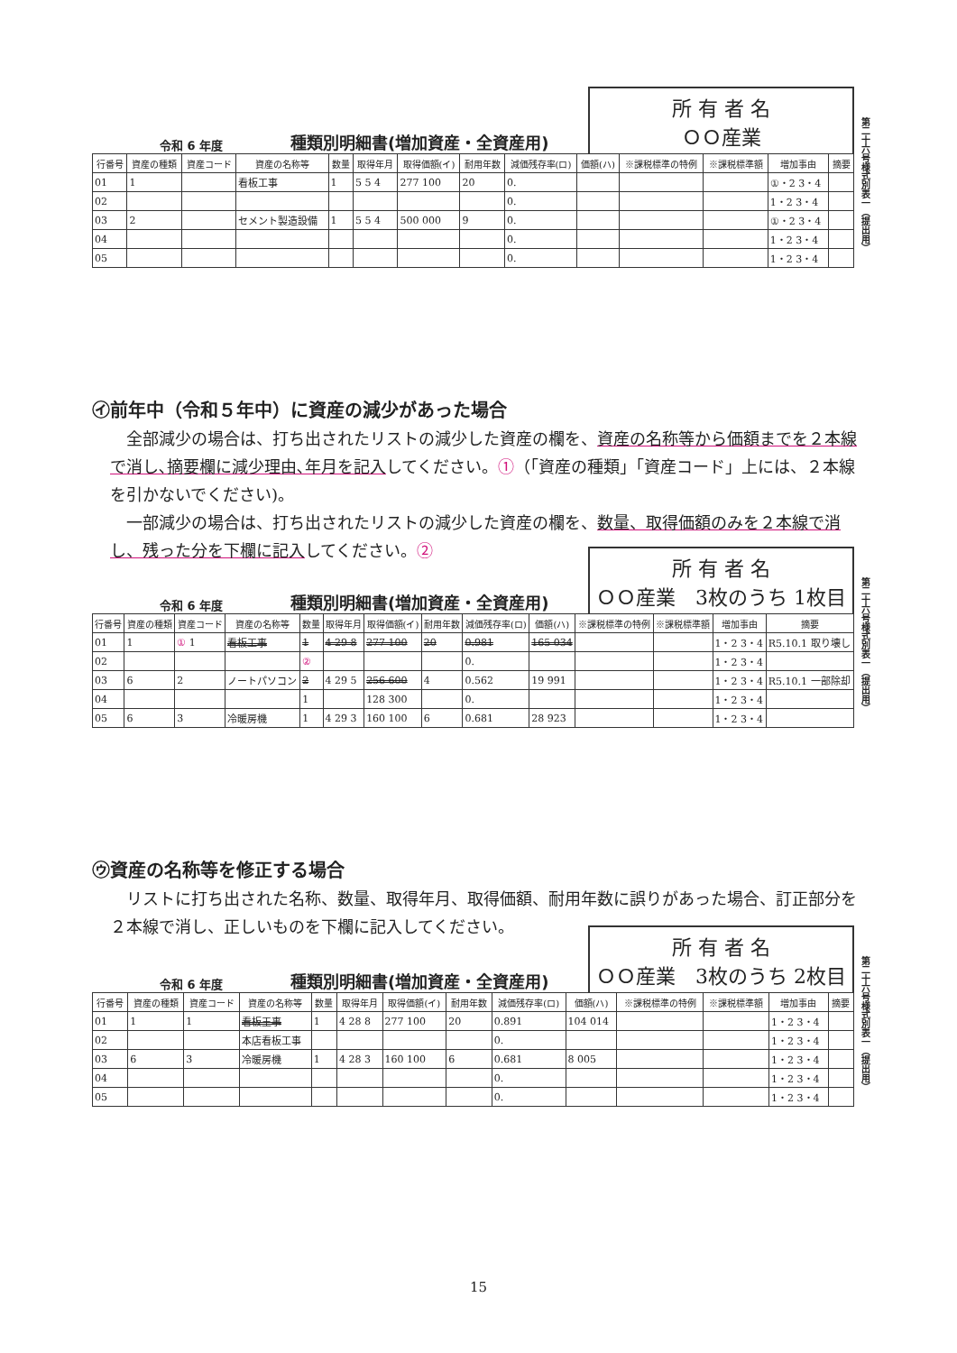第二十六号様式別表一（提出用）
令和 6 年度 種類別明細書(増加資産・全資産用) 所 有 者 名
ＯＯ産業
| 行番号 | 資産の種類 | 資産コード | 資産の名称等 | 数量 | 取得年月 | 取得価額(イ) | 耐用年数 | 減価残存率(ロ) | 価額(ハ) | ※課税標準の特例 | ※課税標準額 | 増加事由 | 摘要 |
| --- | --- | --- | --- | --- | --- | --- | --- | --- | --- | --- | --- | --- | --- |
| 01 | 1 | | 看板工事 | 1 | 5 5 4 | 277 100 | 20 | 0. | | | | ①・2 3・4 | |
| 02 | | | | | | | | 0. | | | | 1・2 3・4 | |
| 03 | 2 | | セメント製造設備 | 1 | 5 5 4 | 500 000 | 9 | 0. | | | | ①・2 3・4 | |
| 04 | | | | | | | | 0. | | | | 1・2 3・4 | |
| 05 | | | | | | | | 0. | | | | 1・2 3・4 | |
㋑前年中（令和５年中）に資産の減少があった場合
全部減少の場合は、打ち出されたリストの減少した資産の欄を、資産の名称等から価額までを２本線で消し､摘要欄に減少理由､年月を記入してください。①（「資産の種類」「資産コード」上には、２本線を引かないでください)。
一部減少の場合は、打ち出されたリストの減少した資産の欄を、数量、取得価額のみを２本線で消し、残った分を下欄に記入してください。②
第二十六号様式別表一（提出用）
令和 6 年度 種類別明細書(増加資産・全資産用) 所 有 者 名
ＯＯ産業　3枚のうち 1枚目
| 行番号 | 資産の種類 | 資産コード | 資産の名称等 | 数量 | 取得年月 | 取得価額(イ) | 耐用年数 | 減価残存率(ロ) | 価額(ハ) | ※課税標準の特例 | ※課税標準額 | 増加事由 | 摘要 |
| --- | --- | --- | --- | --- | --- | --- | --- | --- | --- | --- | --- | --- | --- |
| 01 | 1 | ① 1 | 看板工事 | 1 | 4 29 8 | 277 100 | 20 | 0.981 | 165 034 | | | 1・2 3・4 | R5.10.1 取り壊し |
| 02 | | | | ② | | | | 0. | | | | 1・2 3・4 | |
| 03 | 6 | 2 | ノートパソコン | 2 | 4 29 5 | 256 600 | 4 | 0.562 | 19 991 | | | 1・2 3・4 | R5.10.1 一部除却 |
| 04 | | | | 1 | | 128 300 | | 0. | | | | 1・2 3・4 | |
| 05 | 6 | 3 | 冷暖房機 | 1 | 4 29 3 | 160 100 | 6 | 0.681 | 28 923 | | | 1・2 3・4 | |
㋒資産の名称等を修正する場合
リストに打ち出された名称、数量、取得年月、取得価額、耐用年数に誤りがあった場合、訂正部分を２本線で消し、正しいものを下欄に記入してください。
第二十六号様式別表一（提出用）
令和 6 年度 種類別明細書(増加資産・全資産用) 所 有 者 名
ＯＯ産業　3枚のうち 2枚目
| 行番号 | 資産の種類 | 資産コード | 資産の名称等 | 数量 | 取得年月 | 取得価額(イ) | 耐用年数 | 減価残存率(ロ) | 価額(ハ) | ※課税標準の特例 | ※課税標準額 | 増加事由 | 摘要 |
| --- | --- | --- | --- | --- | --- | --- | --- | --- | --- | --- | --- | --- | --- |
| 01 | 1 | 1 | 看板王事 | 1 | 4 28 8 | 277 100 | 20 | 0.891 | 104 014 | | | 1・2 3・4 | |
| 02 | | | 本店看板工事 | | | | | 0. | | | | 1・2 3・4 | |
| 03 | 6 | 3 | 冷暖房機 | 1 | 4 28 3 | 160 100 | 6 | 0.681 | 8 005 | | | 1・2 3・4 | |
| 04 | | | | | | | | 0. | | | | 1・2 3・4 | |
| 05 | | | | | | | | 0. | | | | 1・2 3・4 | |
15